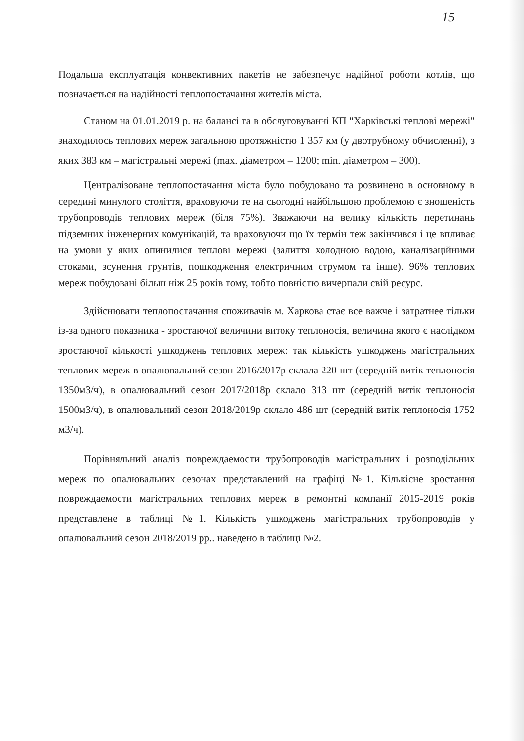15
Подальша експлуатація конвективних пакетів не забезпечує надійної роботи котлів, що позначається на надійності теплопостачання жителів міста.
Станом на 01.01.2019 р. на балансі та в обслуговуванні КП "Харківські теплові мережі" знаходилось теплових мереж загальною протяжністю 1 357 км (у двотрубному обчисленні), з яких 383 км – магістральні мережі (max. діаметром – 1200; min. діаметром – 300).
Централізоване теплопостачання міста було побудовано та розвинено в основному в середині минулого століття, враховуючи те на сьогодні найбільшою проблемою є зношеність трубопроводів теплових мереж (біля 75%). Зважаючи на велику кількість перетинань підземних інженерних комунікацій, та враховуючи що їх термін теж закінчився і це впливає на умови у яких опинилися теплові мережі (залиття холодною водою, каналізаційними стоками, зсунення грунтів, пошкодження електричним струмом та інше). 96% теплових мереж побудовані більш ніж 25 років тому, тобто повністю вичерпали свій ресурс.
Здійснювати теплопостачання споживачів м. Харкова стає все важче і затратнее тільки із-за одного показника - зростаючої величини витоку теплоносія, величина якого є наслідком зростаючої кількості ушкоджень теплових мереж: так кількість ушкоджень магістральних теплових мереж в опалювальний сезон 2016/2017р склала 220 шт (середній витік теплоносія 1350м3/ч), в опалювальний сезон 2017/2018р склало 313 шт (середній витік теплоносія 1500м3/ч), в опалювальний сезон 2018/2019р склало 486 шт (середній витік теплоносія 1752 м3/ч).
Порівняльний аналіз повреждаемости трубопроводів магістральних і розподільних мереж по опалювальних сезонах представлений на графіці №1. Кількісне зростання повреждаемости магістральних теплових мереж в ремонтні компанії 2015-2019 років представлене в таблиці №1. Кількість ушкоджень магістральних трубопроводів у опалювальний сезон 2018/2019 рр.. наведено в таблиці №2.